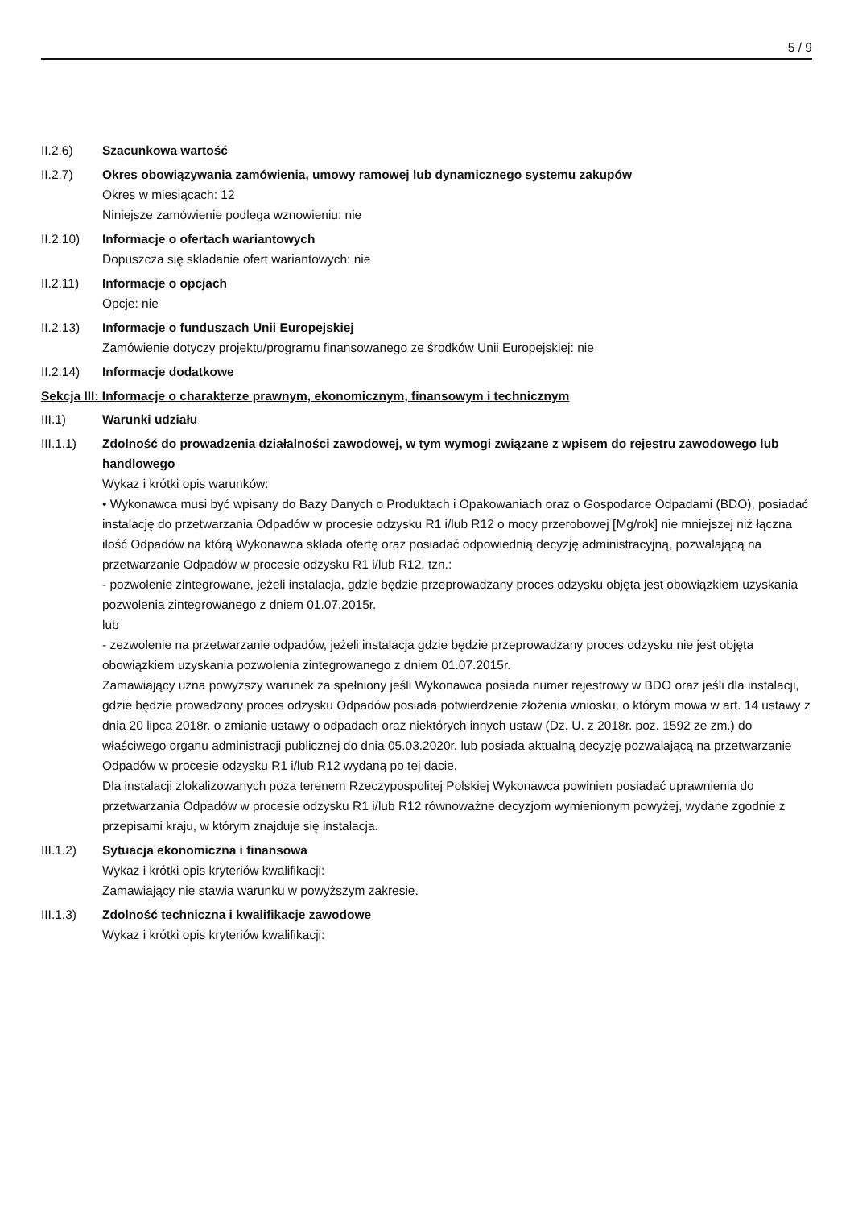5 / 9
II.2.6) Szacunkowa wartość
II.2.7) Okres obowiązywania zamówienia, umowy ramowej lub dynamicznego systemu zakupów
Okres w miesiącach: 12
Niniejsze zamówienie podlega wznowieniu: nie
II.2.10) Informacje o ofertach wariantowych
Dopuszcza się składanie ofert wariantowych: nie
II.2.11) Informacje o opcjach
Opcje: nie
II.2.13) Informacje o funduszach Unii Europejskiej
Zamówienie dotyczy projektu/programu finansowanego ze środków Unii Europejskiej: nie
II.2.14) Informacje dodatkowe
Sekcja III: Informacje o charakterze prawnym, ekonomicznym, finansowym i technicznym
III.1) Warunki udziału
III.1.1) Zdolność do prowadzenia działalności zawodowej, w tym wymogi związane z wpisem do rejestru zawodowego lub handlowego
Wykaz i krótki opis warunków:
• Wykonawca musi być wpisany do Bazy Danych o Produktach i Opakowaniach oraz o Gospodarce Odpadami (BDO), posiadać instalację do przetwarzania Odpadów w procesie odzysku R1 i/lub R12 o mocy przerobowej [Mg/rok] nie mniejszej niż łączna ilość Odpadów na którą Wykonawca składa ofertę oraz posiadać odpowiednią decyzję administracyjną, pozwalającą na przetwarzanie Odpadów w procesie odzysku R1 i/lub R12, tzn.:
- pozwolenie zintegrowane, jeżeli instalacja, gdzie będzie przeprowadzany proces odzysku objęta jest obowiązkiem uzyskania pozwolenia zintegrowanego z dniem 01.07.2015r.
lub
- zezwolenie na przetwarzanie odpadów, jeżeli instalacja gdzie będzie przeprowadzany proces odzysku nie jest objęta obowiązkiem uzyskania pozwolenia zintegrowanego z dniem 01.07.2015r.
Zamawiający uzna powyższy warunek za spełniony jeśli Wykonawca posiada numer rejestrowy w BDO oraz jeśli dla instalacji, gdzie będzie prowadzony proces odzysku Odpadów posiada potwierdzenie złożenia wniosku, o którym mowa w art. 14 ustawy z dnia 20 lipca 2018r. o zmianie ustawy o odpadach oraz niektórych innych ustaw (Dz. U. z 2018r. poz. 1592 ze zm.) do właściwego organu administracji publicznej do dnia 05.03.2020r. lub posiada aktualną decyzję pozwalającą na przetwarzanie Odpadów w procesie odzysku R1 i/lub R12 wydaną po tej dacie.
Dla instalacji zlokalizowanych poza terenem Rzeczypospolitej Polskiej Wykonawca powinien posiadać uprawnienia do przetwarzania Odpadów w procesie odzysku R1 i/lub R12 równoważne decyzjom wymienionym powyżej, wydane zgodnie z przepisami kraju, w którym znajduje się instalacja.
III.1.2) Sytuacja ekonomiczna i finansowa
Wykaz i krótki opis kryteriów kwalifikacji:
Zamawiający nie stawia warunku w powyższym zakresie.
III.1.3) Zdolność techniczna i kwalifikacje zawodowe
Wykaz i krótki opis kryteriów kwalifikacji: